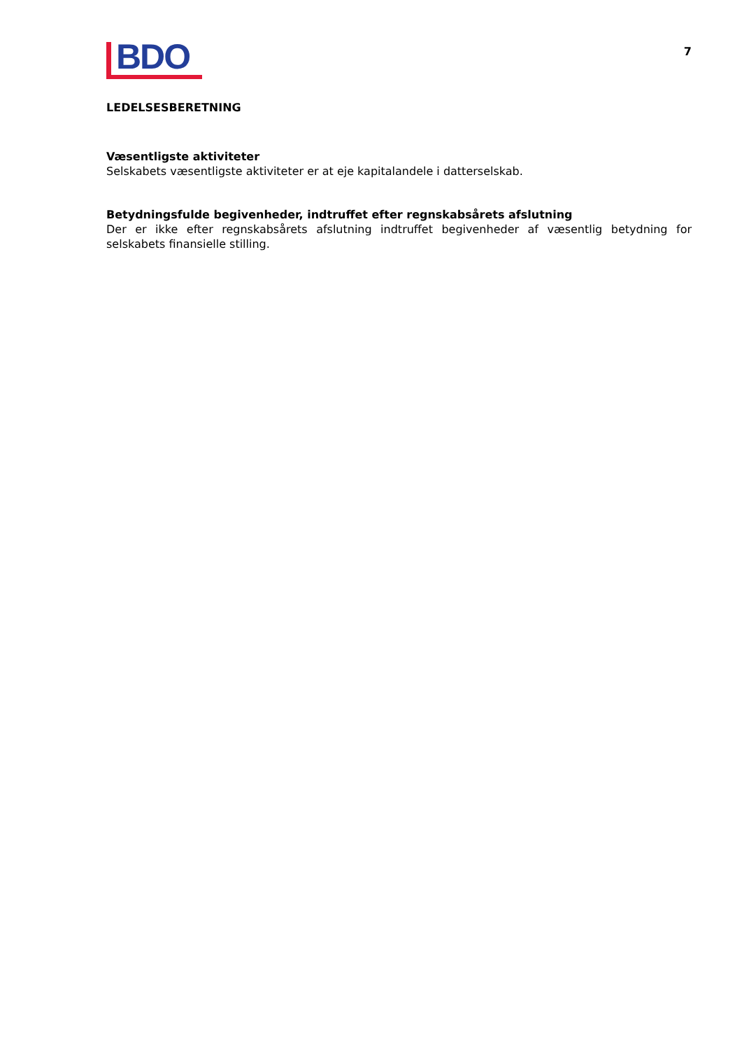BDO
7
LEDELSESBERETNING
Væsentligste aktiviteter
Selskabets væsentligste aktiviteter er at eje kapitalandele i datterselskab.
Betydningsfulde begivenheder, indtruffet efter regnskabsårets afslutning
Der er ikke efter regnskabsårets afslutning indtruffet begivenheder af væsentlig betydning for selskabets finansielle stilling.